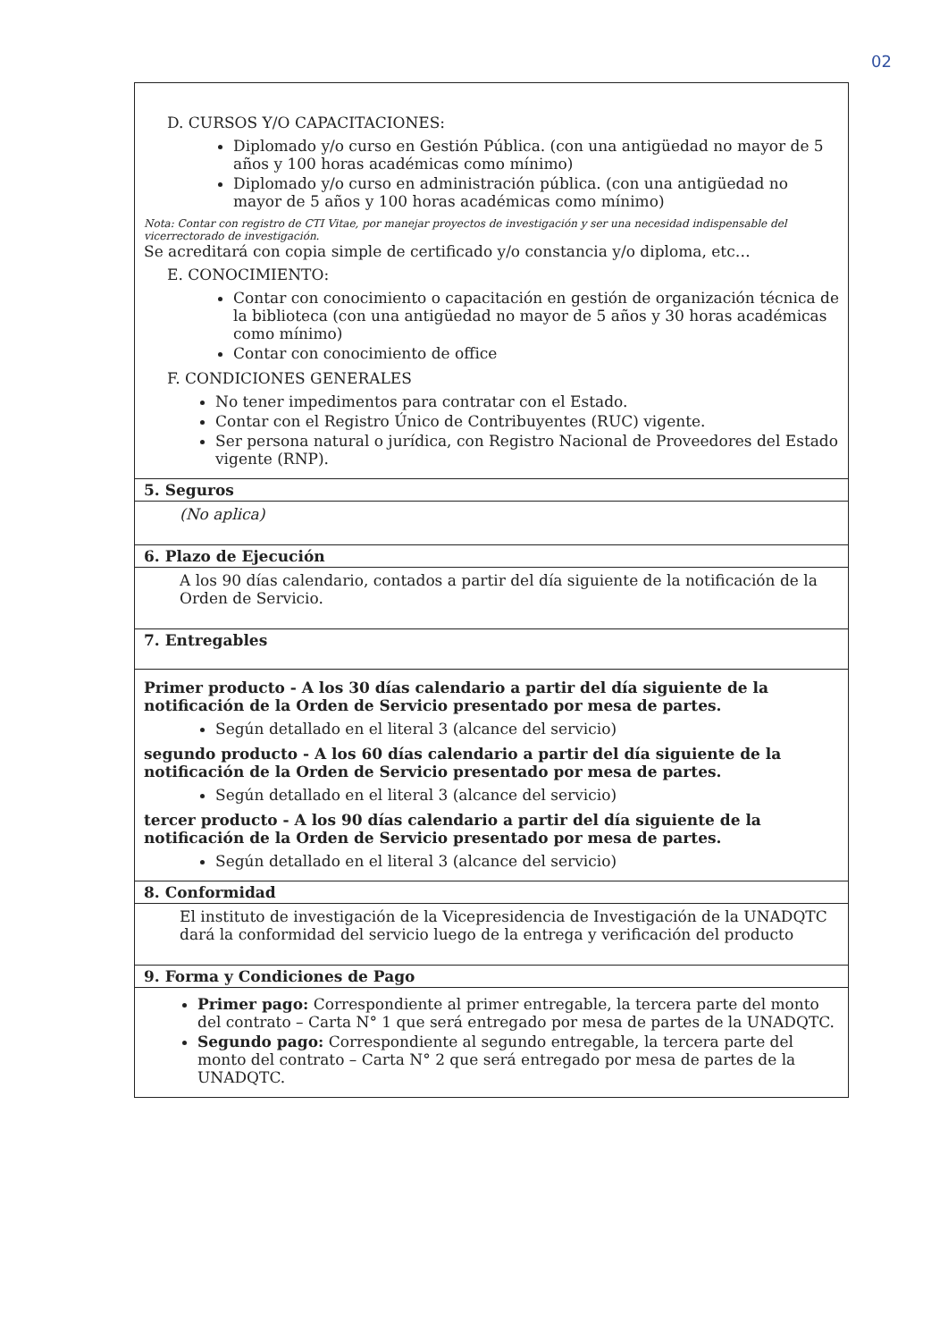02
| D. CURSOS Y/O CAPACITACIONES: Diplomado y/o curso en Gestión Pública. (con una antigüedad no mayor de 5 años y 100 horas académicas como mínimo) Diplomado y/o curso en administración pública. (con una antigüedad no mayor de 5 años y 100 horas académicas como mínimo) Nota: Contar con registro de CTI Vitae, por manejar proyectos de investigación y ser una necesidad indispensable del vicerrectorado de investigación. Se acreditará con copia simple de certificado y/o constancia y/o diploma, etc… E. CONOCIMIENTO: Contar con conocimiento o capacitación en gestión de organización técnica de la biblioteca (con una antigüedad no mayor de 5 años y 30 horas académicas como mínimo) Contar con conocimiento de office F. CONDICIONES GENERALES No tener impedimentos para contratar con el Estado. Contar con el Registro Único de Contribuyentes (RUC) vigente. Ser persona natural o jurídica, con Registro Nacional de Proveedores del Estado vigente (RNP). |
| 5. Seguros |
| (No aplica) |
| 6. Plazo de Ejecución |
| A los 90 días calendario, contados a partir del día siguiente de la notificación de la Orden de Servicio. |
| 7. Entregables |
| Primer producto - A los 30 días calendario a partir del día siguiente de la notificación de la Orden de Servicio presentado por mesa de partes. Según detallado en el literal 3 (alcance del servicio) segundo producto - A los 60 días calendario a partir del día siguiente de la notificación de la Orden de Servicio presentado por mesa de partes. Según detallado en el literal 3 (alcance del servicio) tercer producto - A los 90 días calendario a partir del día siguiente de la notificación de la Orden de Servicio presentado por mesa de partes. Según detallado en el literal 3 (alcance del servicio) |
| 8. Conformidad |
| El instituto de investigación de la Vicepresidencia de Investigación de la UNADQTC dará la conformidad del servicio luego de la entrega y verificación del producto |
| 9. Forma y Condiciones de Pago |
| Primer pago: Correspondiente al primer entregable, la tercera parte del monto del contrato – Carta N° 1 que será entregado por mesa de partes de la UNADQTC. Segundo pago: Correspondiente al segundo entregable, la tercera parte del monto del contrato – Carta N° 2 que será entregado por mesa de partes de la UNADQTC. |